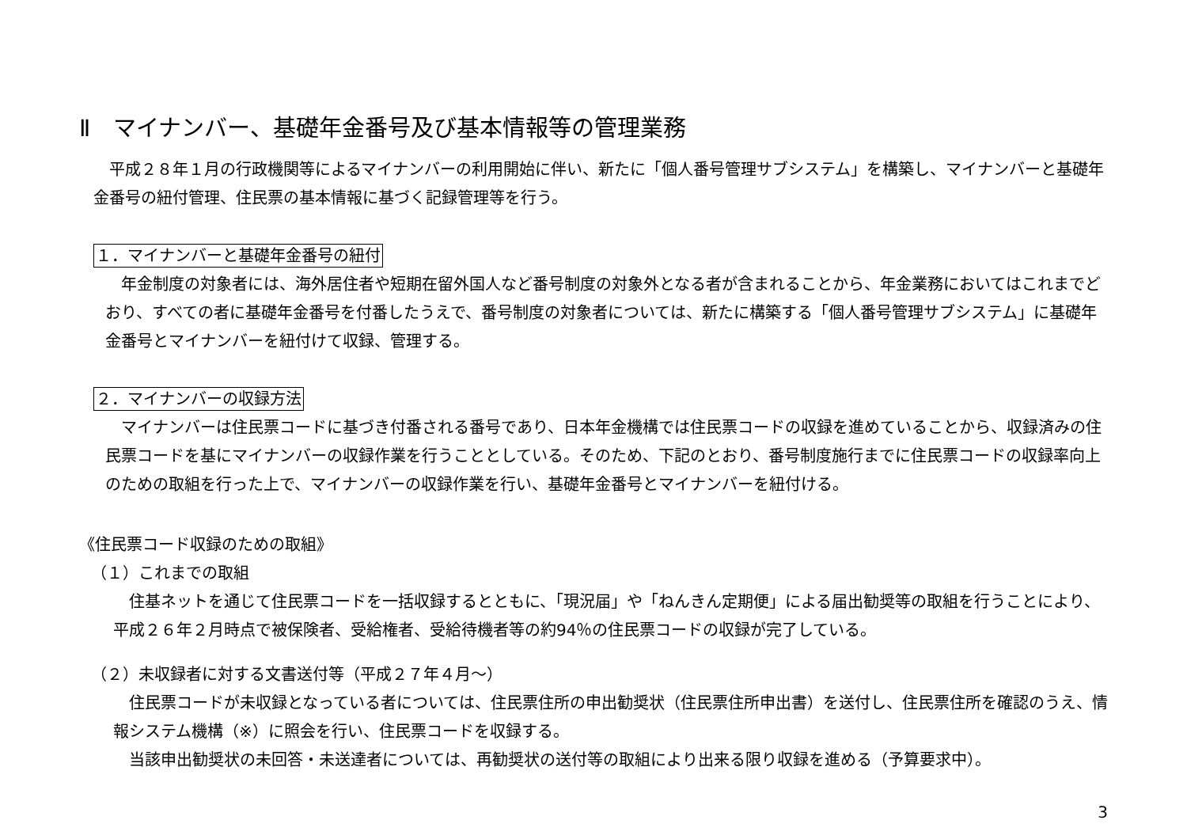Ⅱ　マイナンバー、基礎年金番号及び基本情報等の管理業務
平成２８年１月の行政機関等によるマイナンバーの利用開始に伴い、新たに「個人番号管理サブシステム」を構築し、マイナンバーと基礎年金番号の紐付管理、住民票の基本情報に基づく記録管理等を行う。
１．マイナンバーと基礎年金番号の紐付
年金制度の対象者には、海外居住者や短期在留外国人など番号制度の対象外となる者が含まれることから、年金業務においてはこれまでどおり、すべての者に基礎年金番号を付番したうえで、番号制度の対象者については、新たに構築する「個人番号管理サブシステム」に基礎年金番号とマイナンバーを紐付けて収録、管理する。
２．マイナンバーの収録方法
マイナンバーは住民票コードに基づき付番される番号であり、日本年金機構では住民票コードの収録を進めていることから、収録済みの住民票コードを基にマイナンバーの収録作業を行うこととしている。そのため、下記のとおり、番号制度施行までに住民票コードの収録率向上のための取組を行った上で、マイナンバーの収録作業を行い、基礎年金番号とマイナンバーを紐付ける。
《住民票コード収録のための取組》
（１）これまでの取組
住基ネットを通じて住民票コードを一括収録するとともに、「現況届」や「ねんきん定期便」による届出勧奨等の取組を行うことにより、平成２６年２月時点で被保険者、受給権者、受給待機者等の約94％の住民票コードの収録が完了している。
（２）未収録者に対する文書送付等（平成２７年４月～）
住民票コードが未収録となっている者については、住民票住所の申出勧奨状（住民票住所申出書）を送付し、住民票住所を確認のうえ、情報システム機構（※）に照会を行い、住民票コードを収録する。
当該申出勧奨状の未回答・未送達者については、再勧奨状の送付等の取組により出来る限り収録を進める（予算要求中）。
3